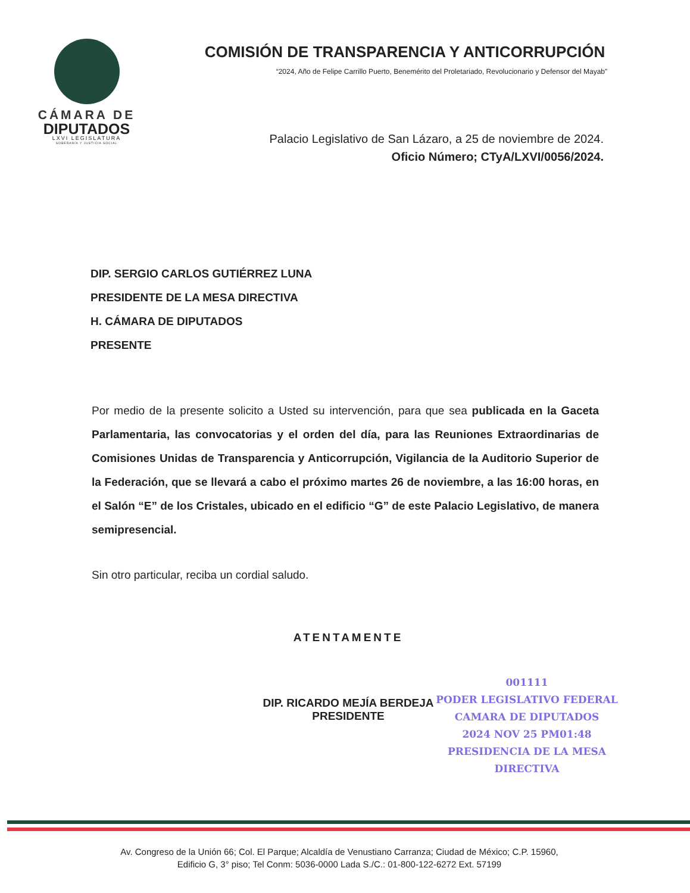CÁMARA DE
DIPUTADOS
LXVI LEGISLATURA
SOBERANÍA Y JUSTICIA SOCIAL
COMISIÓN DE TRANSPARENCIA Y ANTICORRUPCIÓN
“2024, Año de Felipe Carrillo Puerto, Benemérito del Proletariado, Revolucionario y Defensor del Mayab”
Palacio Legislativo de San Lázaro, a 25 de noviembre de 2024.
Oficio Número; CTyA/LXVI/0056/2024.
DIP. SERGIO CARLOS GUTIÉRREZ LUNA
PRESIDENTE DE LA MESA DIRECTIVA
H. CÁMARA DE DIPUTADOS
PRESENTE
Por medio de la presente solicito a Usted su intervención, para que sea publicada en la Gaceta Parlamentaria, las convocatorias y el orden del día, para las Reuniones Extraordinarias de Comisiones Unidas de Transparencia y Anticorrupción, Vigilancia de la Auditorio Superior de la Federación, que se llevará a cabo el próximo martes 26 de noviembre, a las 16:00 horas, en el Salón “E” de los Cristales, ubicado en el edificio “G” de este Palacio Legislativo, de manera semipresencial.
Sin otro particular, reciba un cordial saludo.
ATENTAMENTE
DIP. RICARDO MEJÍA BERDEJA
PRESIDENTE
001111
PODER LEGISLATIVO FEDERAL
CAMARA DE DIPUTADOS
2024 NOV 25 PM01:48
PRESIDENCIA DE LA MESA DIRECTIVA
Av. Congreso de la Unión 66; Col. El Parque; Alcaldía de Venustiano Carranza; Ciudad de México; C.P. 15960,
Edificio G, 3° piso; Tel Conm: 5036-0000 Lada S./C.: 01-800-122-6272 Ext. 57199